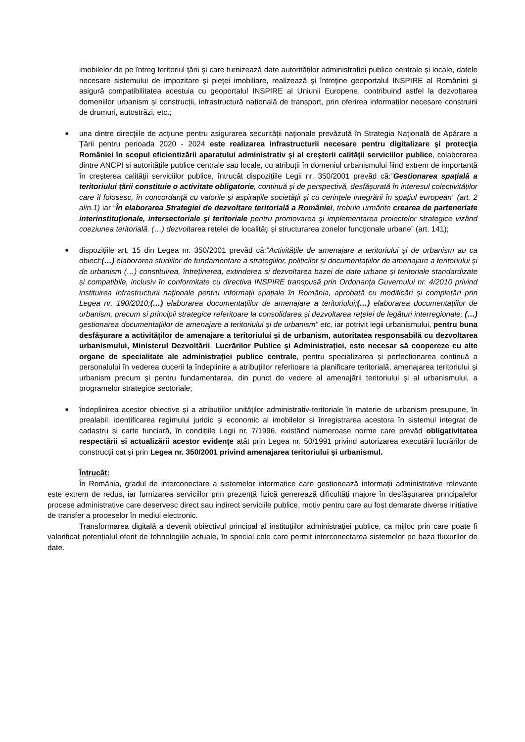imobilelor de pe întreg teritoriul țării și care furnizează date autorităților administrației publice centrale și locale, datele necesare sistemului de impozitare şi pieţei imobiliare, realizează şi întreţine geoportalul INSPIRE al României şi asigură compatibilitatea acestuia cu geoportalul INSPIRE al Uniunii Europene, contribuind astfel la dezvoltarea domeniilor urbanism și construcții, infrastructură națională de transport, prin oferirea informaților necesare construirii de drumuri, autostrăzi, etc.;
■
una dintre direcţiile de acţiune pentru asigurarea securităţii naţionale prevăzută în Strategia Naţională de Apărare a Ţării pentru perioada 2020 - 2024 este realizarea infrastructurii necesare pentru digitalizare şi protecţia României în scopul eficientizării aparatului administrativ şi al creşterii calităţii serviciilor publice, colaborarea dintre ANCPI si autoritățile publice centrale sau locale, cu atribuții în domeniul urbanismului fiind extrem de importantă în creșterea calității serviciilor publice, întrucât dispozițiile Legii nr. 350/2001 prevăd că:”Gestionarea spațială a teritoriului țării constituie o activitate obligatorie, continuă și de perspectivă, desfășurată în interesul colectivităților care îl folosesc, în concordanță cu valorile și aspirațiile societății și cu cerințele integrării în spațiul european” (art. 2 alin.1) iar “În elaborarea Strategiei de dezvoltare teritorială a României, trebuie urmărite crearea de parteneriate interinstituţionale, intersectoriale şi teritoriale pentru promovarea şi implementarea proiectelor strategice vizând coeziunea teritorială. (…) dezvoltarea rețelei de localități și structurarea zonelor funcționale urbane” (art. 141);
■
dispozițiile art. 15 din Legea nr. 350/2001 prevăd că:”Activitățile de amenajare a teritoriului și de urbanism au ca obiect:(…) elaborarea studiilor de fundamentare a strategiilor, politicilor și documentațiilor de amenajare a teritoriului și de urbanism (…) constituirea, întreținerea, extinderea și dezvoltarea bazei de date urbane și teritoriale standardizate și compatibile, inclusiv în conformitate cu directiva INSPIRE transpusă prin Ordonanța Guvernului nr. 4/2010 privind instituirea Infrastructurii naționale pentru informații spațiale în România, aprobată cu modificări și completări prin Legea nr. 190/2010;(…) elaborarea documentațiilor de amenajare a teritoriului;(…) elaborarea documentațiilor de urbanism, precum si principii strategice referitoare la consolidarea şi dezvoltarea reţelei de legături interregionale; (…) gestionarea documentațiilor de amenajare a teritoriului și de urbanism” etc, iar potrivit legii urbanismului, pentru buna desfășurare a activităților de amenajare a teritoriului și de urbanism, autoritatea responsabilă cu dezvoltarea urbanismului, Ministerul Dezvoltării, Lucrărilor Publice și Administrației, este necesar să coopereze cu alte organe de specialitate ale administrației publice centrale, pentru specializarea și perfecționarea continuă a personalului în vederea ducerii la îndeplinire a atribuțiilor referitoare la planificare teritorială, amenajarea teritoriului și urbanism precum și pentru fundamentarea, din punct de vedere al amenajării teritoriului și al urbanismului, a programelor strategice sectoriale;
■
îndeplinirea acestor obiective și a atribuțiilor unităților administrativ-teritoriale în materie de urbanism presupune, în prealabil, identificarea regimului juridic și economic al imobilelor și înregistrarea acestora în sistemul integrat de cadastru și carte funciară, în condițiile Legii nr. 7/1996, existând numeroase norme care prevăd obligativitatea respectării si actualizării acestor evidențe atât prin Legea nr. 50/1991 privind autorizarea executării lucrărilor de construcții cat și prin Legea nr. 350/2001 privind amenajarea teritoriului şi urbanismul.
Întrucât:
În România, gradul de interconectare a sistemelor informatice care gestionează informații administrative relevante este extrem de redus, iar furnizarea serviciilor prin prezență fizică generează dificultăți majore în desfășurarea principalelor procese administrative care deservesc direct sau indirect serviciile publice, motiv pentru care au fost demarate diverse inițiative de transfer a proceselor în mediul electronic.
Transformarea digitală a devenit obiectivul principal al instituțiilor administrației publice, ca mijloc prin care poate fi valorificat potențialul oferit de tehnologiile actuale, în special cele care permit interconectarea sistemelor pe baza fluxurilor de date.